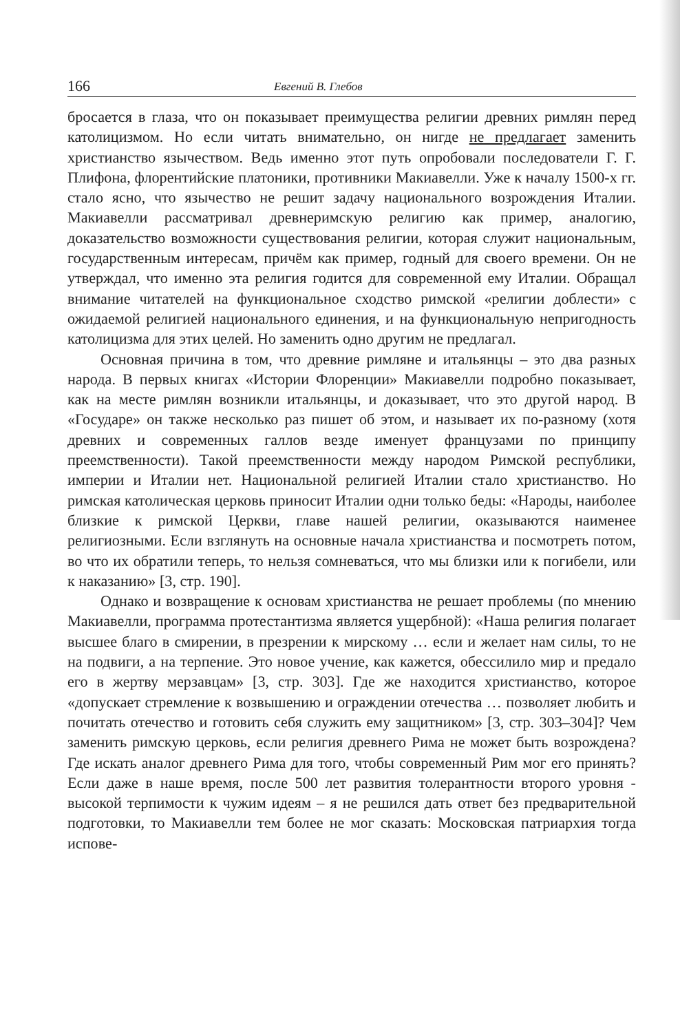166 Евгений В. Глебов
бросается в глаза, что он показывает преимущества религии древних римлян перед католицизмом. Но если читать внимательно, он нигде не предлагает заменить христианство язычеством. Ведь именно этот путь опробовали последователи Г. Г. Плифона, флорентийские платоники, противники Макиавелли. Уже к началу 1500-х гг. стало ясно, что язычество не решит задачу национального возрождения Италии. Макиавелли рассматривал древнеримскую религию как пример, аналогию, доказательство возможности существования религии, которая служит национальным, государственным интересам, причём как пример, годный для своего времени. Он не утверждал, что именно эта религия годится для современной ему Италии. Обращал внимание читателей на функциональное сходство римской «религии доблести» с ожидаемой религией национального единения, и на функциональную непригодность католицизма для этих целей. Но заменить одно другим не предлагал.
Основная причина в том, что древние римляне и итальянцы – это два разных народа. В первых книгах «Истории Флоренции» Макиавелли подробно показывает, как на месте римлян возникли итальянцы, и доказывает, что это другой народ. В «Государе» он также несколько раз пишет об этом, и называет их по-разному (хотя древних и современных галлов везде именует французами по принципу преемственности). Такой преемственности между народом Римской республики, империи и Италии нет. Национальной религией Италии стало христианство. Но римская католическая церковь приносит Италии одни только беды: «Народы, наиболее близкие к римской Церкви, главе нашей религии, оказываются наименее религиозными. Если взглянуть на основные начала христианства и посмотреть потом, во что их обратили теперь, то нельзя сомневаться, что мы близки или к погибели, или к наказанию» [3, стр. 190].
Однако и возвращение к основам христианства не решает проблемы (по мнению Макиавелли, программа протестантизма является ущербной): «Наша религия полагает высшее благо в смирении, в презрении к мирскому … если и желает нам силы, то не на подвиги, а на терпение. Это новое учение, как кажется, обессилило мир и предало его в жертву мерзавцам» [3, стр. 303]. Где же находится христианство, которое «допускает стремление к возвышению и ограждении отечества … позволяет любить и почитать отечество и готовить себя служить ему защитником» [3, стр. 303–304]? Чем заменить римскую церковь, если религия древнего Рима не может быть возрождена? Где искать аналог древнего Рима для того, чтобы современный Рим мог его принять? Если даже в наше время, после 500 лет развития толерантности второго уровня - высокой терпимости к чужим идеям – я не решился дать ответ без предварительной подготовки, то Макиавелли тем более не мог сказать: Московская патриархия тогда испове-